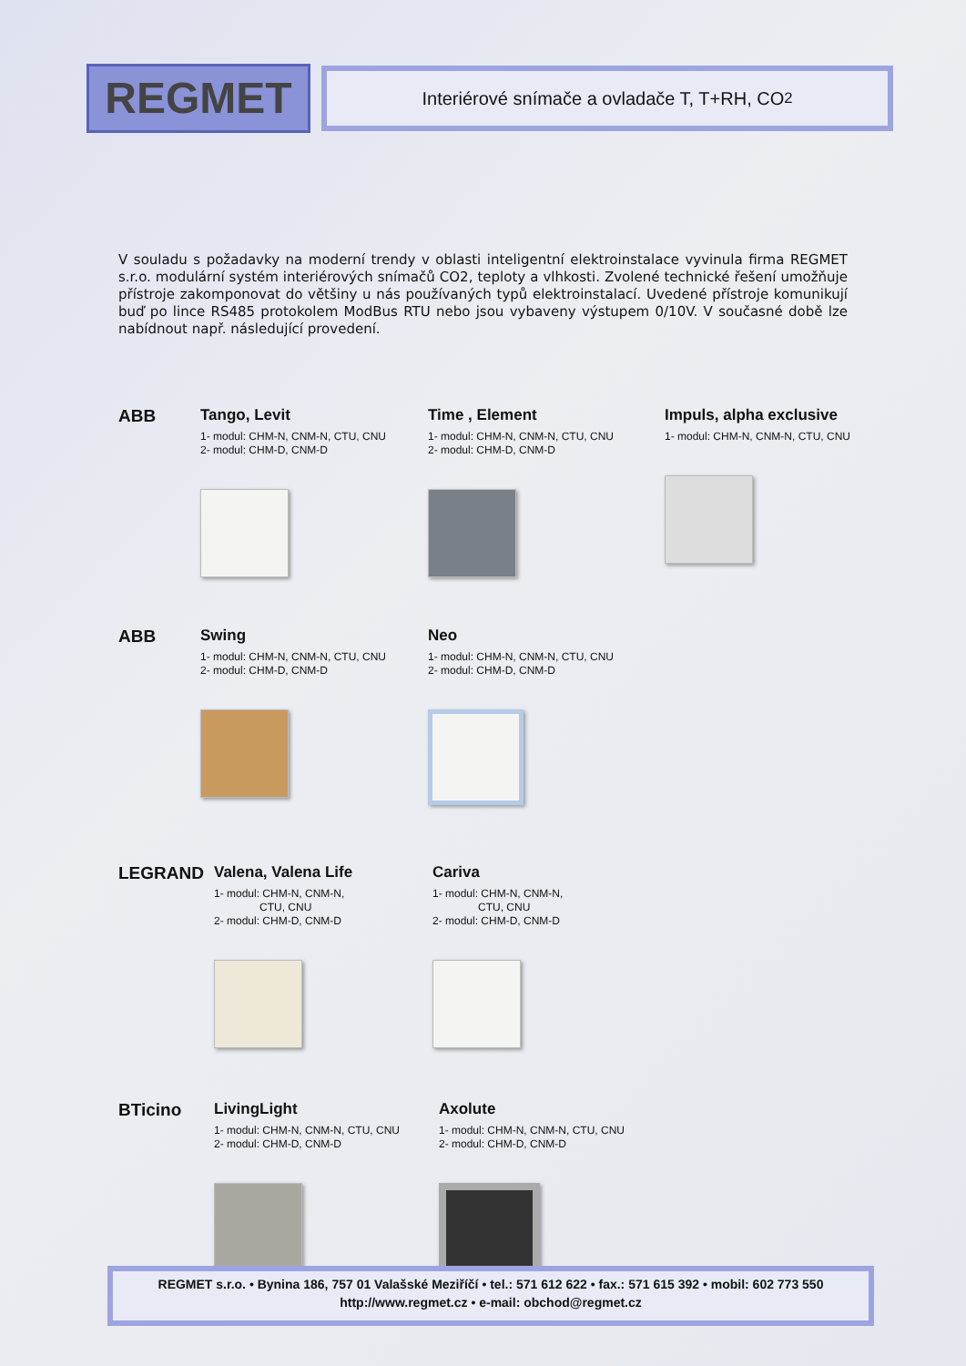REGMET
Interiérové snímače a ovladače T, T+RH, CO<sub>2</sub>
V souladu s požadavky na moderní trendy v oblasti inteligentní elektroinstalace vyvinula firma REGMET s.r.o. modulární systém interiérových snímačů CO2, teploty a vlhkosti. Zvolené technické řešení umožňuje přístroje zakomponovat do většiny u nás používaných typů elektroinstalací. Uvedené přístroje komunikují buď po lince RS485 protokolem ModBus RTU nebo jsou vybaveny výstupem 0/10V. V současné době lze nabídnout např. následující provedení.
ABB Tango, Levit
1- modul: CHM-N, CNM-N, CTU, CNU
2- modul: CHM-D, CNM-D
Time , Element
1- modul: CHM-N, CNM-N, CTU, CNU
2- modul: CHM-D, CNM-D
Impuls, alpha exclusive
1- modul: CHM-N, CNM-N, CTU, CNU
ABB Swing
1- modul: CHM-N, CNM-N, CTU, CNU
2- modul: CHM-D, CNM-D
Neo
1- modul: CHM-N, CNM-N, CTU, CNU
2- modul: CHM-D, CNM-D
LEGRAND Valena, Valena Life
1- modul: CHM-N, CNM-N,
CTU, CNU
2- modul: CHM-D, CNM-D
Cariva
1- modul: CHM-N, CNM-N,
CTU, CNU
2- modul: CHM-D, CNM-D
BTicino LivingLight
1- modul: CHM-N, CNM-N, CTU, CNU
2- modul: CHM-D, CNM-D
Axolute
1- modul: CHM-N, CNM-N, CTU, CNU
2- modul: CHM-D, CNM-D
REGMET s.r.o. • Bynina 186, 757 01 Valašské Meziříčí • tel.: 571 612 622 • fax.: 571 615 392 • mobil: 602 773 550
http://www.regmet.cz • e-mail: obchod@regmet.cz